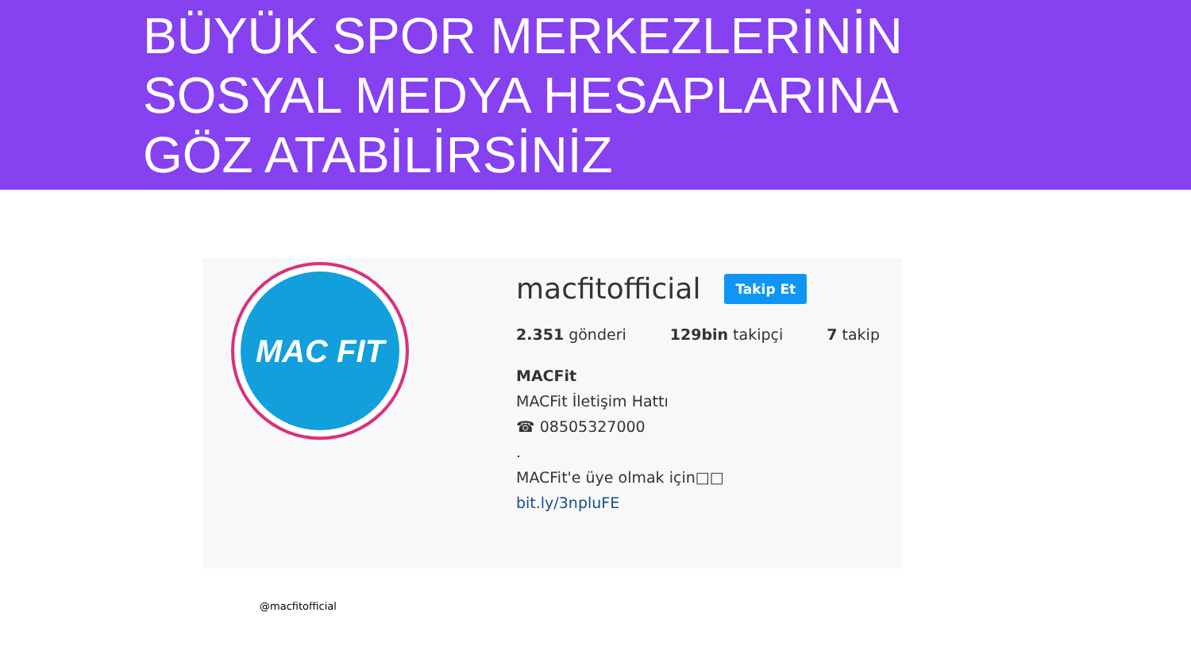BÜYÜK SPOR MERKEZLERİNİN
SOSYAL MEDYA HESAPLARINA
GÖZ ATABİLİRSİNİZ
MAC FIT
macfitofficial Takip Et
2.351 gönderi 129bin takipçi 7 takip
MACFit
MACFit İletişim Hattı
☎ 08505327000
.
MACFit'e üye olmak için□□
bit.ly/3npluFE
@macfitofficial